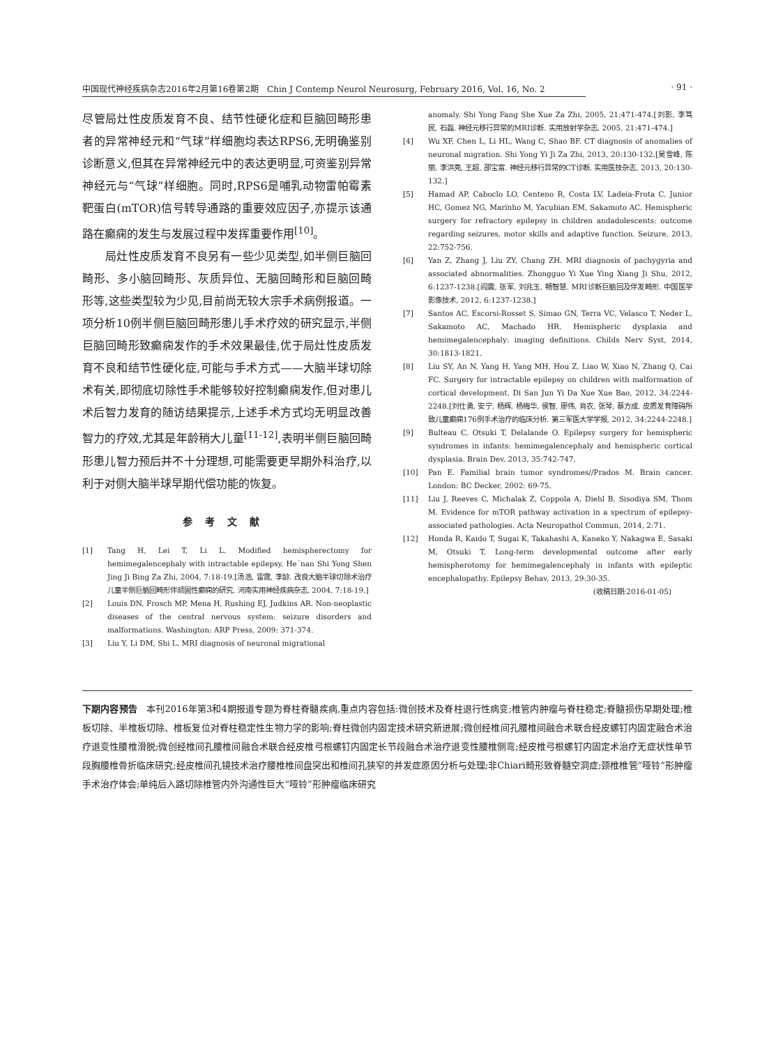中国现代神经疾病杂志2016年2月第16卷第2期　Chin J Contemp Neurol Neurosurg, February 2016, Vol. 16, No. 2 · 91 ·
尽管局灶性皮质发育不良、结节性硬化症和巨脑回畸形患者的异常神经元和“气球”样细胞均表达RPS6,无明确鉴别诊断意义,但其在异常神经元中的表达更明显,可资鉴别异常神经元与“气球”样细胞。同时,RPS6是哺乳动物雷帕霉素靶蛋白(mTOR)信号转导通路的重要效应因子,亦提示该通路在癫痫的发生与发展过程中发挥重要作用<sup>[10]</sup>。
　　局灶性皮质发育不良另有一些少见类型,如半侧巨脑回畸形、多小脑回畸形、灰质异位、无脑回畸形和巨脑回畸形等,这些类型较为少见,目前尚无较大宗手术病例报道。一项分析10例半侧巨脑回畸形患儿手术疗效的研究显示,半侧巨脑回畸形致癫痫发作的手术效果最佳,优于局灶性皮质发育不良和结节性硬化症,可能与手术方式——大脑半球切除术有关,即彻底切除性手术能够较好控制癫痫发作,但对患儿术后智力发育的随访结果提示,上述手术方式均无明显改善智力的疗效,尤其是年龄稍大儿童<sup>[11-12]</sup>,表明半侧巨脑回畸形患儿智力预后并不十分理想,可能需要更早期外科治疗,以利于对侧大脑半球早期代偿功能的恢复。
参考文献
[1] Tang H, Lei T, Li L. Modified hemispherectomy for hemimegalencephaly with intractable epilepsy. He´nan Shi Yong Shen Jing Ji Bing Za Zhi, 2004, 7:18-19.[汤浩, 雷霆, 李龄. 改良大脑半球切除术治疗儿童半侧巨脑回畸形伴顽固性癫痫的研究. 河南实用神经疾病杂志, 2004, 7:18-19.]
[2] Louis DN, Frosch MP, Mena H, Rushing EJ, Judkins AR. Non-neoplastic diseases of the central nervous system: seizure disorders and malformations. Washington: ARP Press, 2009: 371-374.
[3] Liu Y, Li DM, Shi L. MRI diagnosis of neuronal migrational
anomaly. Shi Yong Fang She Xue Za Zhi, 2005, 21:471-474.[刘影, 李笃民, 石磊. 神经元移行异常的MRI诊断. 实用放射学杂志, 2005, 21:471-474.]
[4] Wu XF, Chen L, Li HL, Wang C, Shao BF. CT diagnosis of anomalies of neuronal migration. Shi Yong Yi Ji Za Zhi, 2013, 20:130-132.[吴雪峰, 陈丽, 李洪亮, 王超, 邵宝富. 神经元移行异常的CT诊断. 实用医技杂志, 2013, 20:130-132.]
[5] Hamad AP, Caboclo LO, Centeno R, Costa LV, Ladeia-Frota C, Junior HC, Gomez NG, Marinho M, Yacubian EM, Sakamoto AC. Hemispheric surgery for refractory epilepsy in children andadolescents: outcome regarding seizures, motor skills and adaptive function. Seizure, 2013, 22:752-756.
[6] Yan Z, Zhang J, Liu ZY, Chang ZH. MRI diagnosis of pachygyria and associated abnormalities. Zhongguo Yi Xue Ying Xiang Ji Shu, 2012, 6:1237-1238.[阎震, 张军, 刘兆玉, 畅智慧. MRI诊断巨脑回及伴发畸形. 中国医学影像技术, 2012, 6:1237-1238.]
[7] Santos AC, Escorsi-Rosset S, Simao GN, Terra VC, Velasco T, Neder L, Sakamoto AC, Machado HR. Hemispheric dysplasia and hemimegalencephaly: imaging definitions. Childs Nerv Syst, 2014, 30:1813-1821.
[8] Liu SY, An N, Yang H, Yang MH, Hou Z, Liao W, Xiao N, Zhang Q, Cai FC. Surgery for intractable epilepsy on children with malformation of cortical development. Di San Jun Yi Da Xue Xue Bao, 2012, 34:2244-2248.[刘仕勇, 安宁, 杨辉, 杨梅华, 侯智, 廖伟, 肖农, 张琴, 蔡方成. 皮质发育障碍所致儿童癫痫176例手术治疗的临床分析. 第三军医大学学报, 2012, 34:2244-2248.]
[9] Bulteau C, Otsuki T, Delalande O. Epilepsy surgery for hemispheric syndromes in infants: hemimegalencephaly and hemispheric cortical dysplasia. Brain Dev, 2013, 35:742-747.
[10] Pan E. Familial brain tumor syndromes//Prados M. Brain cancer. London: BC Decker, 2002: 69-75.
[11] Liu J, Reeves C, Michalak Z, Coppola A, Diehl B, Sisodiya SM, Thom M. Evidence for mTOR pathway activation in a spectrum of epilepsy-associated pathologies. Acta Neuropathol Commun, 2014, 2:71.
[12] Honda R, Kaido T, Sugai K, Takahashi A, Kaneko Y, Nakagwa E, Sasaki M, Otsuki T. Long-term developmental outcome after early hemispherotomy for hemimegalencephaly in infants with epileptic encephalopathy. Epilepsy Behav, 2013, 29:30-35.
(收稿日期:2016-01-05)
下期内容预告　本刊2016年第3和4期报道专题为脊柱脊髓疾病,重点内容包括:微创技术及脊柱退行性病变;椎管内肿瘤与脊柱稳定;脊髓损伤早期处理;椎板切除、半椎板切除、椎板复位对脊柱稳定性生物力学的影响;脊柱微创内固定技术研究新进展;微创经椎间孔腰椎间融合术联合经皮螺钉内固定融合术治疗退变性腰椎滑脱;微创经椎间孔腰椎间融合术联合经皮椎弓根螺钉内固定长节段融合术治疗退变性腰椎侧弯;经皮椎弓根螺钉内固定术治疗无症状性单节段胸腰椎骨折临床研究;经皮椎间孔镜技术治疗腰椎椎间盘突出和椎间孔狭窄的并发症原因分析与处理;非Chiari畸形致脊髓空洞症;颈椎椎管“哑铃”形肿瘤手术治疗体会;单纯后入路切除椎管内外沟通性巨大“哑铃”形肿瘤临床研究